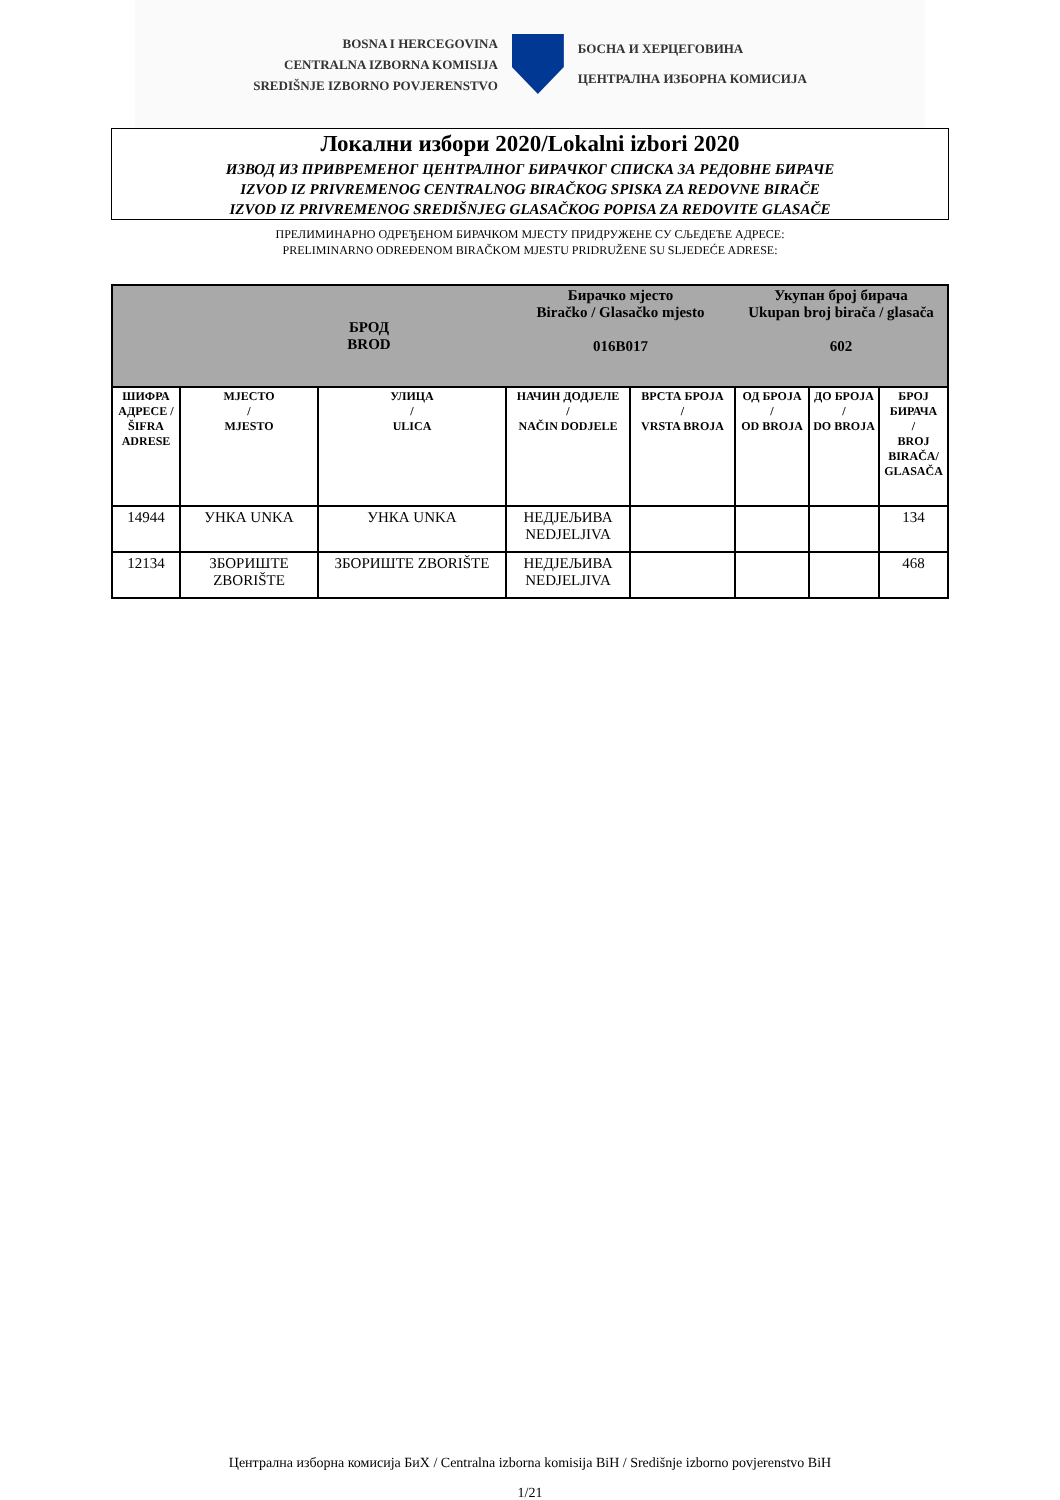BOSNA I HERCEGOVINA
CENTRALNA IZBORNA KOMISIJA
SREDIŠNJE IZBORNO POVJERENSTVO
БОСНА И ХЕРЦЕГОВИНА
ЦЕНТРАЛНА ИЗБОРНА КОМИСИЈА
Локални избори 2020/Lokalni izbori 2020
ИЗВОД ИЗ ПРИВРЕМЕНОГ ЦЕНТРАЛНОГ БИРАЧКОГ СПИСКА ЗА РЕДОВНЕ БИРАЧЕ
IZVOD IZ PRIVREMENOG CENTRALNOG BIRAČKOG SPISKA ZA REDOVNE BIRAČE
IZVOD IZ PRIVREMENOG SREDIŠNJEG GLASAČKOG POPISA ZA REDOVITE GLASAČE
ПРЕЛИМИНАРНО ОДРЕЂЕНОМ БИРАЧКОМ МЈЕСТУ ПРИДРУЖЕНЕ СУ СЉЕДЕЋЕ АДРЕСЕ:
PRELIMINARNO ODREĐENOM BIRAČKOM MJESTU PRIDRUŽENE SU SLJEDEĆE ADRESE:
| БРОД BROD | | | Бирачко мјесто Biračko / Glasačko mjesto 016B017 | | Укупан број бирача Ukupan broj birača / glasača 602 | | |
| ШИФРА АДРЕСЕ / ŠIFRA ADRESE | МЈЕСТО / MJESTO | УЛИЦА / ULICA | НАЧИН ДОДЈЕЛЕ / NAČIN DODJELE | ВРСТА БРОЈА / VRSTA BROJA | ОД БРОЈА / OD BROJA | ДО БРОЈА / DO BROJA | БРОЈ БИРАЧА / BROJ BIRAČA/ GLASAČA |
| 14944 | УНКА UNKA | УНКА UNKA | НЕДЈЕЉИВА NEDJELJIVA | | | | 134 |
| 12134 | ЗБОРИШТЕ ZBORIŠTE | ЗБОРИШТЕ ZBORIŠTE | НЕДЈЕЉИВА NEDJELJIVA | | | | 468 |
Централна изборна комисија БиХ / Centralna izborna komisija BiH / Središnje izborno povjerenstvo BiH
1/21